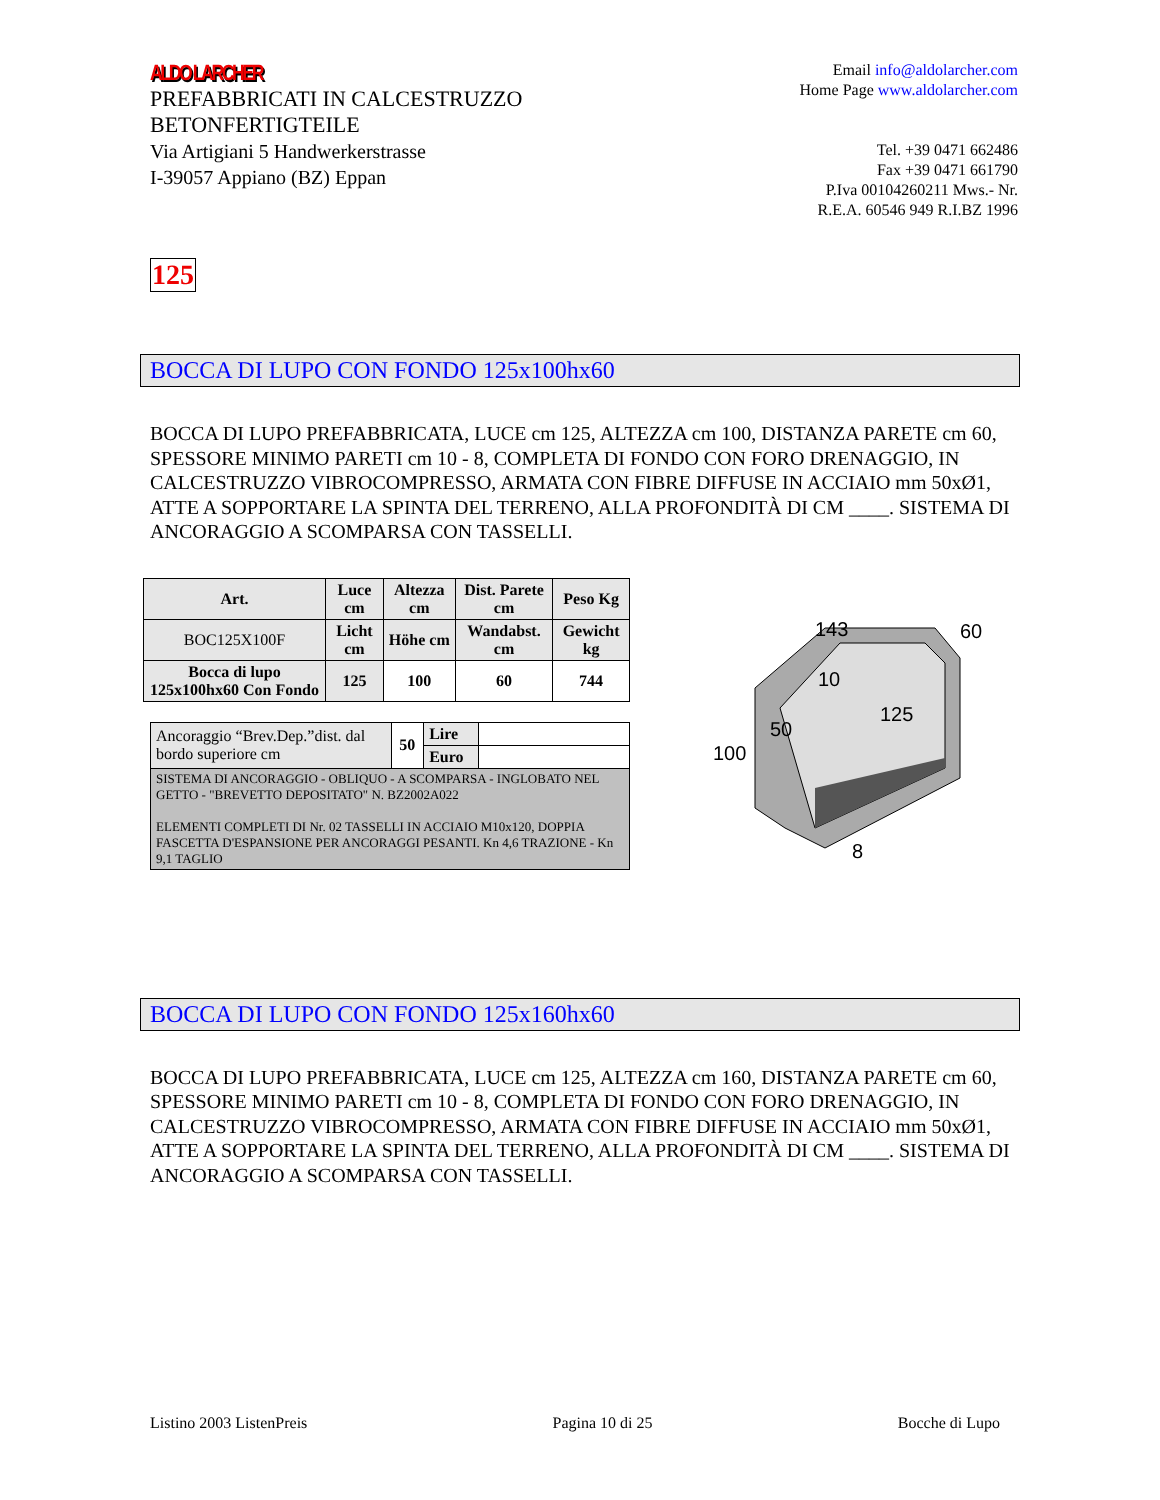ALDO LARCHER
PREFABBRICATI IN CALCESTRUZZO
BETONFERTIGTEILE
Via Artigiani 5 Handwerkerstrasse
I-39057 Appiano (BZ) Eppan
Email info@aldolarcher.com
Home Page www.aldolarcher.com
Tel. +39 0471 662486
Fax +39 0471 661790
P.Iva 00104260211 Mws.- Nr.
R.E.A. 60546 949 R.I.BZ 1996
125
BOCCA DI LUPO CON FONDO 125x100hx60
BOCCA DI LUPO PREFABBRICATA, LUCE cm 125, ALTEZZA cm 100, DISTANZA PARETE cm 60, SPESSORE MINIMO PARETI cm 10 - 8, COMPLETA DI FONDO CON FORO DRENAGGIO, IN CALCESTRUZZO VIBROCOMPRESSO, ARMATA CON FIBRE DIFFUSE IN ACCIAIO mm 50xØ1, ATTE A SOPPORTARE LA SPINTA DEL TERRENO, ALLA PROFONDITÀ DI CM ____. SISTEMA DI ANCORAGGIO A SCOMPARSA CON TASSELLI.
| Art. | Luce cm | Altezza cm | Dist. Parete cm | Peso Kg |
| --- | --- | --- | --- | --- |
| BOC125X100F | Licht cm | Höhe cm | Wandabst. cm | Gewicht kg |
| Bocca di lupo 125x100hx60 Con Fondo | 125 | 100 | 60 | 744 |
| Ancoraggio “Brev.Dep.”dist. dal bordo superiore cm | 50 | Lire | |
| | | Euro | |
| SISTEMA DI ANCORAGGIO - OBLIQUO - A SCOMPARSA - INGLOBATO NEL GETTO - "BREVETTO DEPOSITATO" N. BZ2002A022 ELEMENTI COMPLETI DI Nr. 02 TASSELLI IN ACCIAIO M10x120, DOPPIA FASCETTA D'ESPANSIONE PER ANCORAGGI PESANTI. Kn 4,6 TRAZIONE - Kn 9,1 TAGLIO | | | |
143
60
10
125
50
100
8
BOCCA DI LUPO CON FONDO 125x160hx60
BOCCA DI LUPO PREFABBRICATA, LUCE cm 125, ALTEZZA cm 160, DISTANZA PARETE cm 60, SPESSORE MINIMO PARETI cm 10 - 8, COMPLETA DI FONDO CON FORO DRENAGGIO, IN CALCESTRUZZO VIBROCOMPRESSO, ARMATA CON FIBRE DIFFUSE IN ACCIAIO mm 50xØ1, ATTE A SOPPORTARE LA SPINTA DEL TERRENO, ALLA PROFONDITÀ DI CM ____. SISTEMA DI ANCORAGGIO A SCOMPARSA CON TASSELLI.
Listino 2003 ListenPreis Pagina 10 di 25 Bocche di Lupo